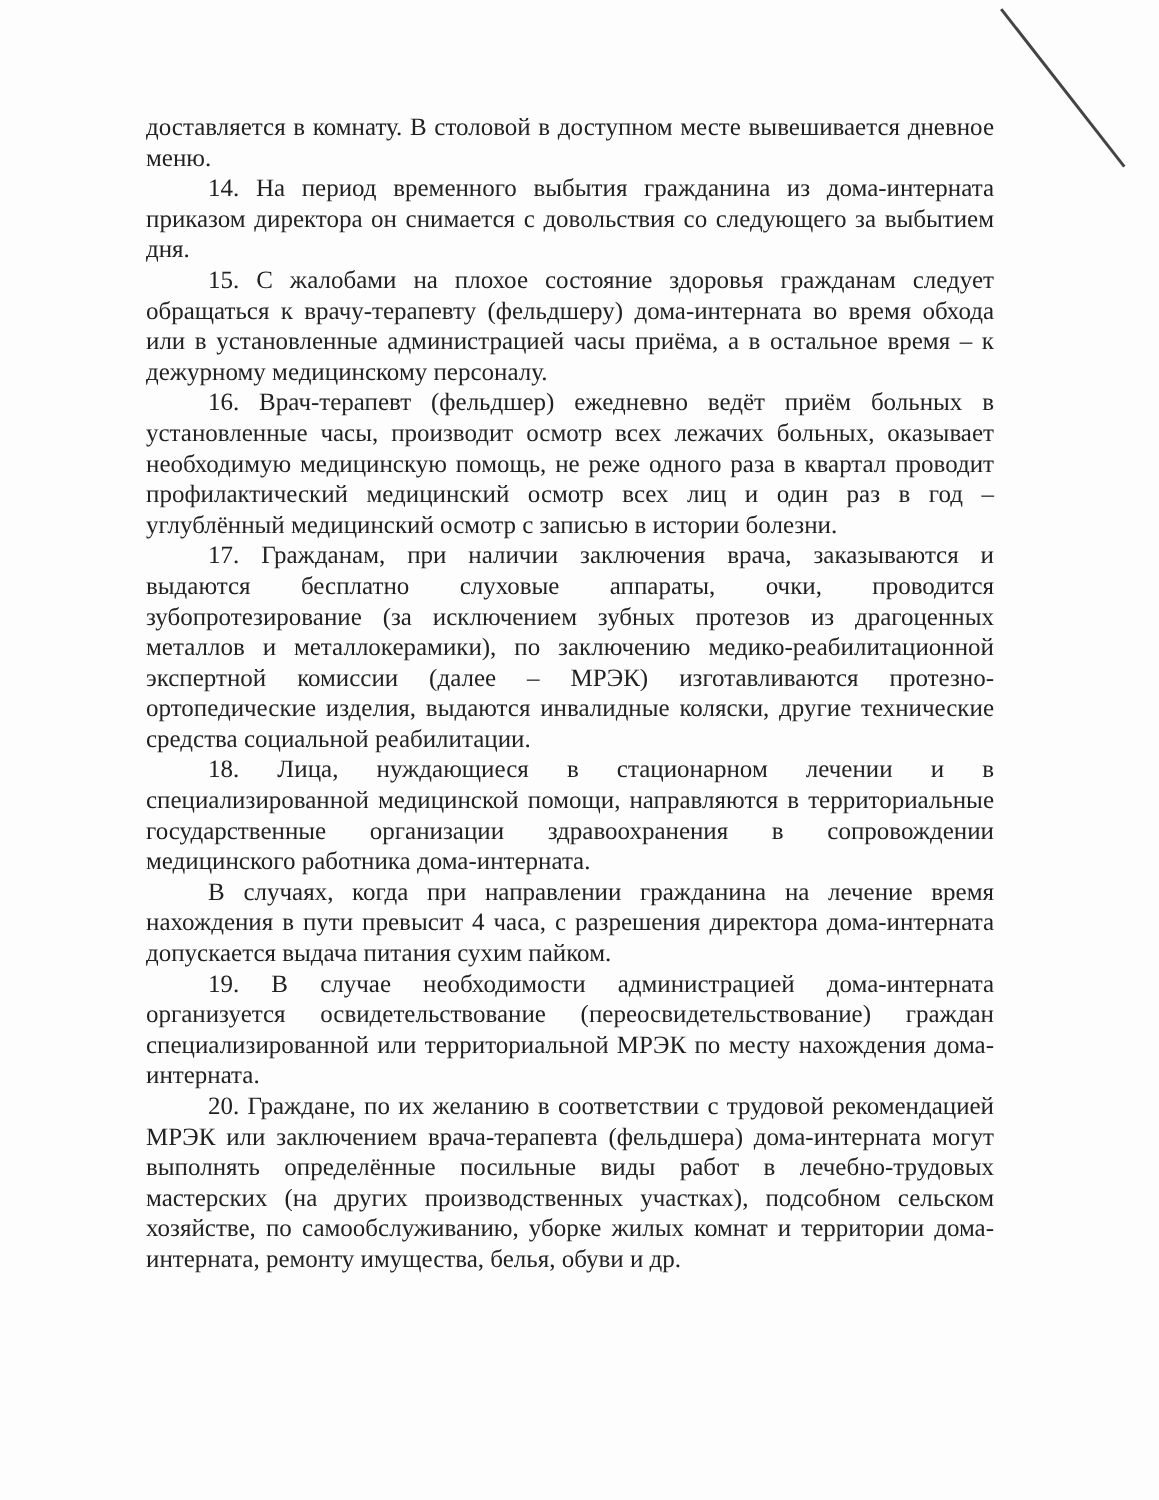доставляется в комнату. В столовой в доступном месте вывешивается дневное меню.
14. На период временного выбытия гражданина из дома-интерната приказом директора он снимается с довольствия со следующего за выбытием дня.
15. С жалобами на плохое состояние здоровья гражданам следует обращаться к врачу-терапевту (фельдшеру) дома-интерната во время обхода или в установленные администрацией часы приёма, а в остальное время – к дежурному медицинскому персоналу.
16. Врач-терапевт (фельдшер) ежедневно ведёт приём больных в установленные часы, производит осмотр всех лежачих больных, оказывает необходимую медицинскую помощь, не реже одного раза в квартал проводит профилактический медицинский осмотр всех лиц и один раз в год – углублённый медицинский осмотр с записью в истории болезни.
17. Гражданам, при наличии заключения врача, заказываются и выдаются бесплатно слуховые аппараты, очки, проводится зубопротезирование (за исключением зубных протезов из драгоценных металлов и металлокерамики), по заключению медико-реабилитационной экспертной комиссии (далее – МРЭК) изготавливаются протезно-ортопедические изделия, выдаются инвалидные коляски, другие технические средства социальной реабилитации.
18. Лица, нуждающиеся в стационарном лечении и в специализированной медицинской помощи, направляются в территориальные государственные организации здравоохранения в сопровождении медицинского работника дома-интерната.
В случаях, когда при направлении гражданина на лечение время нахождения в пути превысит 4 часа, с разрешения директора дома-интерната допускается выдача питания сухим пайком.
19. В случае необходимости администрацией дома-интерната организуется освидетельствование (переосвидетельствование) граждан специализированной или территориальной МРЭК по месту нахождения дома-интерната.
20. Граждане, по их желанию в соответствии с трудовой рекомендацией МРЭК или заключением врача-терапевта (фельдшера) дома-интерната могут выполнять определённые посильные виды работ в лечебно-трудовых мастерских (на других производственных участках), подсобном сельском хозяйстве, по самообслуживанию, уборке жилых комнат и территории дома-интерната, ремонту имущества, белья, обуви и др.